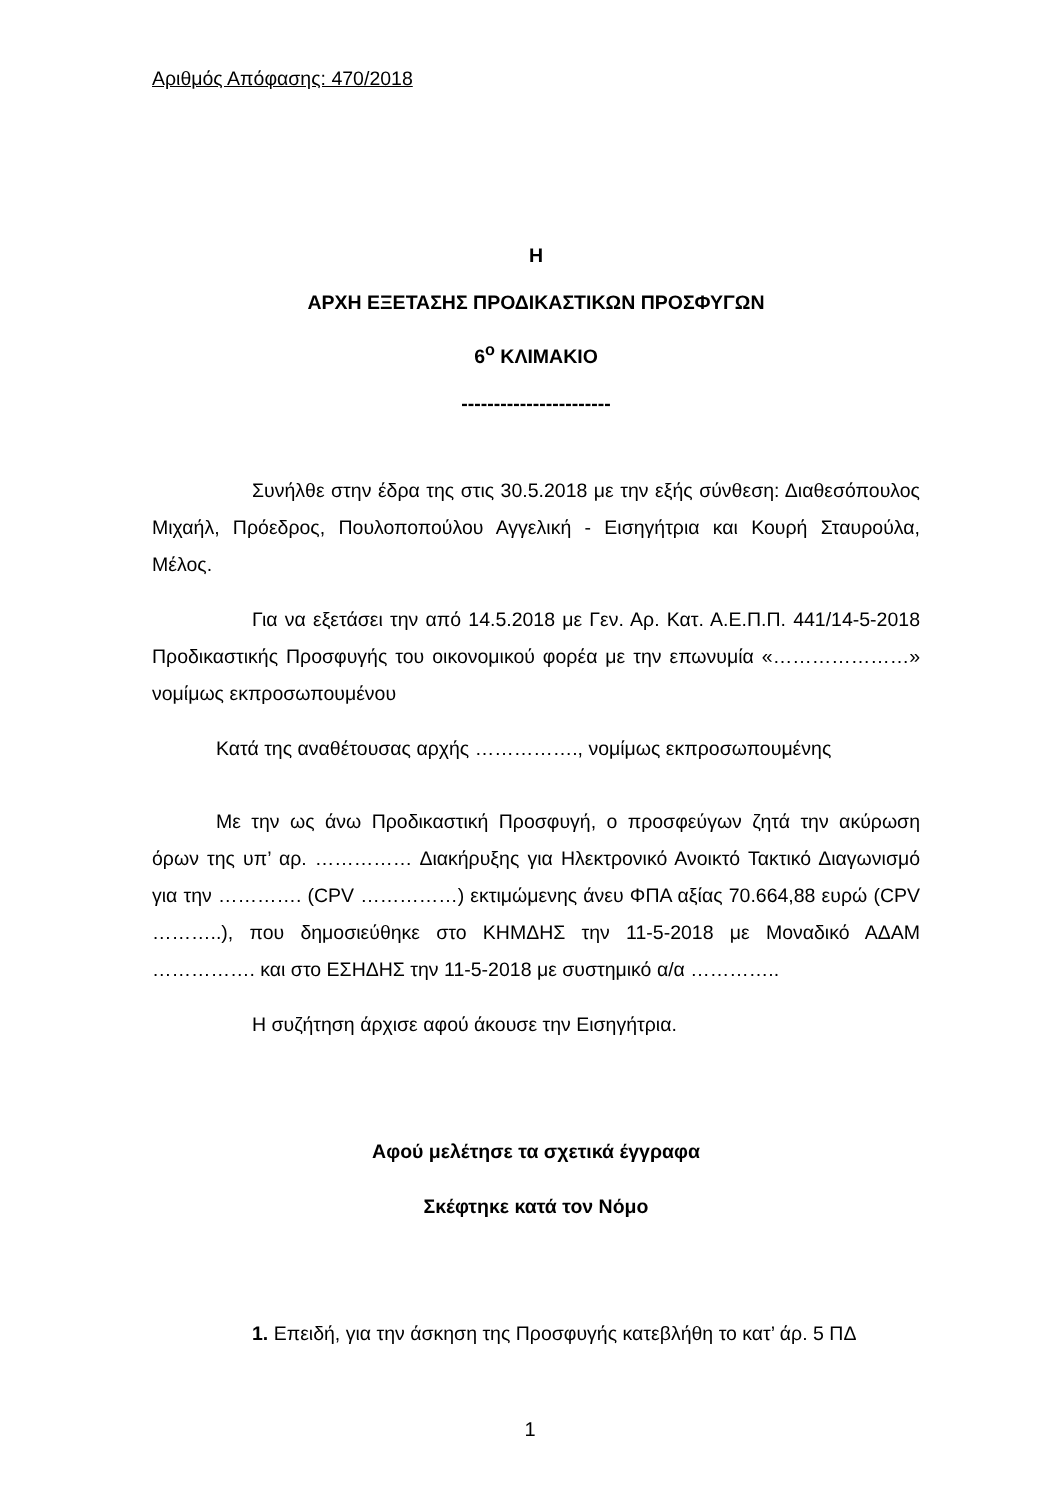Αριθμός Απόφασης: 470/2018
Η
ΑΡΧΗ ΕΞΕΤΑΣΗΣ ΠΡΟΔΙΚΑΣΤΙΚΩΝ ΠΡΟΣΦΥΓΩΝ
6<sup>ο</sup> ΚΛΙΜΑΚΙΟ
-----------------------
Συνήλθε στην έδρα της στις 30.5.2018 με την εξής σύνθεση: Διαθεσόπουλος Μιχαήλ, Πρόεδρος, Πουλοποπούλου Αγγελική - Εισηγήτρια και Κουρή Σταυρούλα, Μέλος.
Για να εξετάσει την από 14.5.2018 με Γεν. Αρ. Κατ. Α.Ε.Π.Π. 441/14-5-2018 Προδικαστικής Προσφυγής του οικονομικού φορέα με την επωνυμία «…………………» νομίμως εκπροσωπουμένου
Κατά της αναθέτουσας αρχής ……………., νομίμως εκπροσωπουμένης
Με την ως άνω Προδικαστική Προσφυγή, ο προσφεύγων ζητά την ακύρωση όρων της υπ’ αρ. …………… Διακήρυξης για Ηλεκτρονικό Ανοικτό Τακτικό Διαγωνισμό για την …………. (CPV ……………) εκτιμώμενης άνευ ΦΠΑ αξίας 70.664,88 ευρώ (CPV ………..), που δημοσιεύθηκε στο ΚΗΜΔΗΣ την 11-5-2018 με Μοναδικό ΑΔΑΜ ……………. και στο ΕΣΗΔΗΣ την 11-5-2018 με συστημικό α/α …………..
Η συζήτηση άρχισε αφού άκουσε την Εισηγήτρια.
Αφού μελέτησε τα σχετικά έγγραφα
Σκέφτηκε κατά τον Νόμο
1. Επειδή, για την άσκηση της Προσφυγής κατεβλήθη το κατ’ άρ. 5 ΠΔ
1